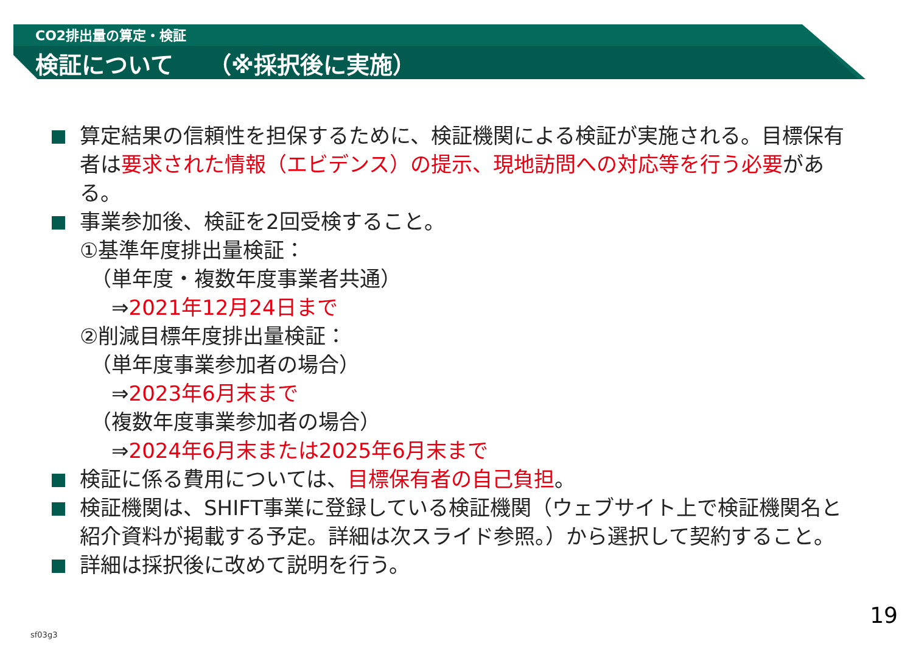CO2排出量の算定・検証
検証について　　（※採択後に実施）
算定結果の信頼性を担保するために、検証機関による検証が実施される。目標保有者は要求された情報（エビデンス）の提示、現地訪問への対応等を行う必要がある。
事業参加後、検証を2回受検すること。
①基準年度排出量検証：
（単年度・複数年度事業者共通）
⇒2021年12月24日まで
②削減目標年度排出量検証：
（単年度事業参加者の場合）
⇒2023年6月末まで
（複数年度事業参加者の場合）
⇒2024年6月末または2025年6月末まで
検証に係る費用については、目標保有者の自己負担。
検証機関は、SHIFT事業に登録している検証機関（ウェブサイト上で検証機関名と紹介資料が掲載する予定。詳細は次スライド参照。）から選択して契約すること。
詳細は採択後に改めて説明を行う。
19
sf03g3